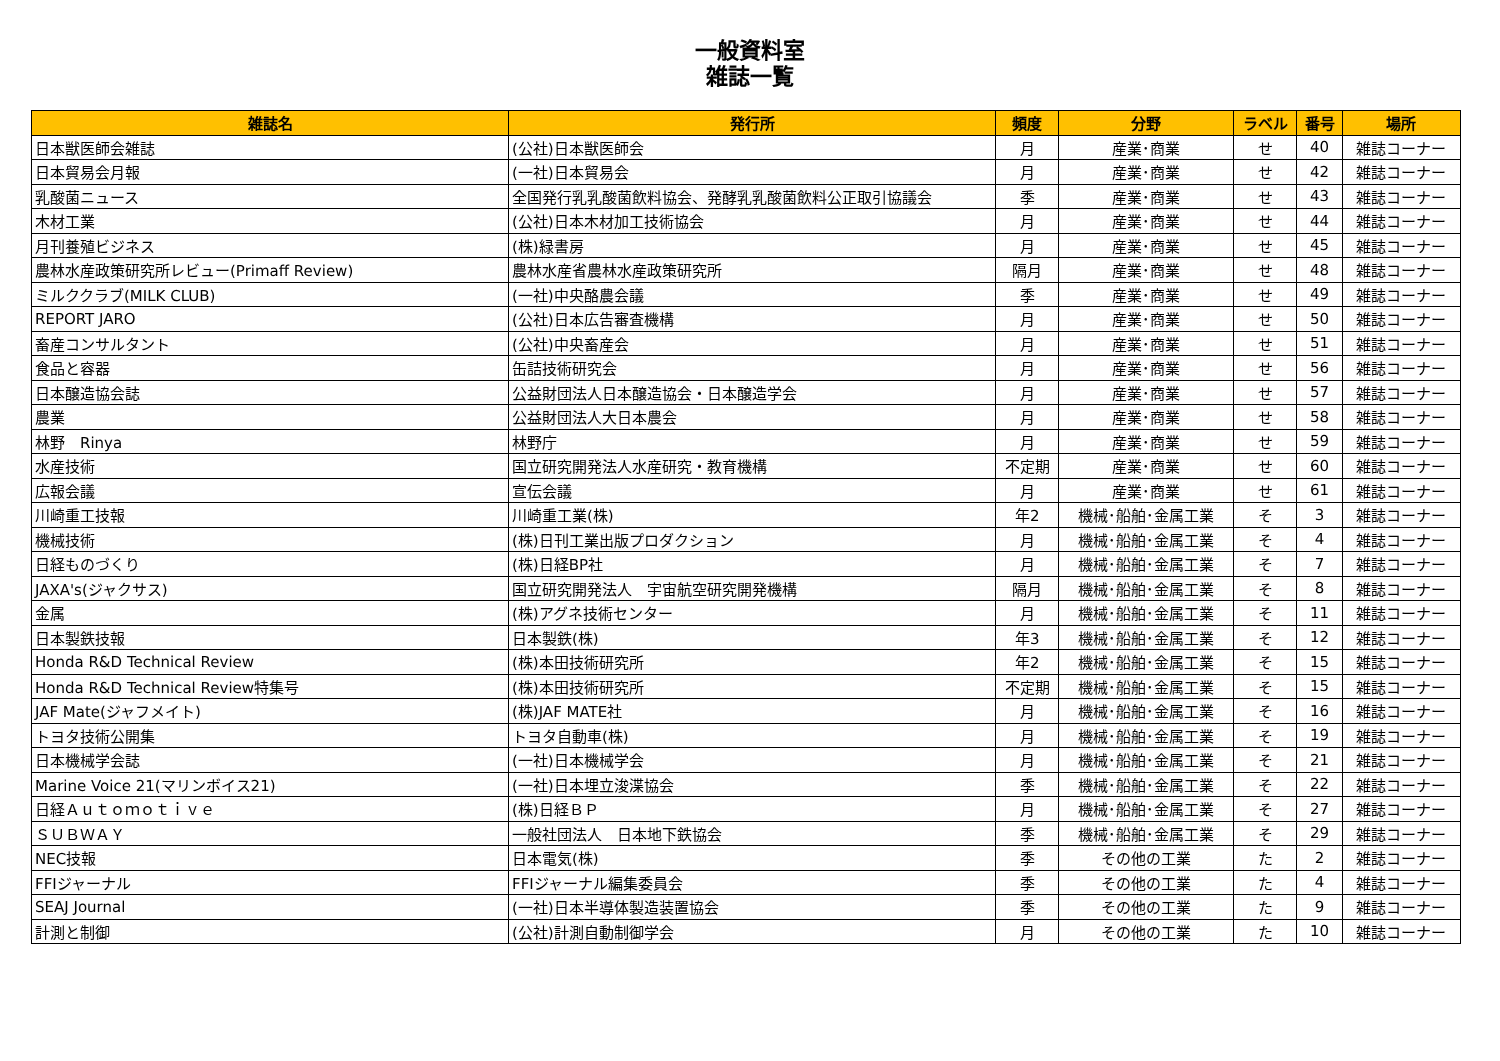一般資料室
雑誌一覧
| 雑誌名 | 発行所 | 頻度 | 分野 | ラベル | 番号 | 場所 |
| --- | --- | --- | --- | --- | --- | --- |
| 日本獣医師会雑誌 | (公社)日本獣医師会 | 月 | 産業･商業 | せ | 40 | 雑誌コーナー |
| 日本貿易会月報 | (一社)日本貿易会 | 月 | 産業･商業 | せ | 42 | 雑誌コーナー |
| 乳酸菌ニュース | 全国発行乳乳酸菌飲料協会、発酵乳乳酸菌飲料公正取引協議会 | 季 | 産業･商業 | せ | 43 | 雑誌コーナー |
| 木材工業 | (公社)日本木材加工技術協会 | 月 | 産業･商業 | せ | 44 | 雑誌コーナー |
| 月刊養殖ビジネス | (株)緑書房 | 月 | 産業･商業 | せ | 45 | 雑誌コーナー |
| 農林水産政策研究所レビュー(Primaff Review) | 農林水産省農林水産政策研究所 | 隔月 | 産業･商業 | せ | 48 | 雑誌コーナー |
| ミルククラブ(MILK CLUB) | (一社)中央酪農会議 | 季 | 産業･商業 | せ | 49 | 雑誌コーナー |
| REPORT JARO | (公社)日本広告審査機構 | 月 | 産業･商業 | せ | 50 | 雑誌コーナー |
| 畜産コンサルタント | (公社)中央畜産会 | 月 | 産業･商業 | せ | 51 | 雑誌コーナー |
| 食品と容器 | 缶詰技術研究会 | 月 | 産業･商業 | せ | 56 | 雑誌コーナー |
| 日本醸造協会誌 | 公益財団法人日本醸造協会・日本醸造学会 | 月 | 産業･商業 | せ | 57 | 雑誌コーナー |
| 農業 | 公益財団法人大日本農会 | 月 | 産業･商業 | せ | 58 | 雑誌コーナー |
| 林野 Rinya | 林野庁 | 月 | 産業･商業 | せ | 59 | 雑誌コーナー |
| 水産技術 | 国立研究開発法人水産研究・教育機構 | 不定期 | 産業･商業 | せ | 60 | 雑誌コーナー |
| 広報会議 | 宣伝会議 | 月 | 産業･商業 | せ | 61 | 雑誌コーナー |
| 川崎重工技報 | 川崎重工業(株) | 年2 | 機械･船舶･金属工業 | そ | 3 | 雑誌コーナー |
| 機械技術 | (株)日刊工業出版プロダクション | 月 | 機械･船舶･金属工業 | そ | 4 | 雑誌コーナー |
| 日経ものづくり | (株)日経BP社 | 月 | 機械･船舶･金属工業 | そ | 7 | 雑誌コーナー |
| JAXA's(ジャクサス) | 国立研究開発法人 宇宙航空研究開発機構 | 隔月 | 機械･船舶･金属工業 | そ | 8 | 雑誌コーナー |
| 金属 | (株)アグネ技術センター | 月 | 機械･船舶･金属工業 | そ | 11 | 雑誌コーナー |
| 日本製鉄技報 | 日本製鉄(株) | 年3 | 機械･船舶･金属工業 | そ | 12 | 雑誌コーナー |
| Honda R&D Technical Review | (株)本田技術研究所 | 年2 | 機械･船舶･金属工業 | そ | 15 | 雑誌コーナー |
| Honda R&D Technical Review特集号 | (株)本田技術研究所 | 不定期 | 機械･船舶･金属工業 | そ | 15 | 雑誌コーナー |
| JAF Mate(ジャフメイト) | (株)JAF MATE社 | 月 | 機械･船舶･金属工業 | そ | 16 | 雑誌コーナー |
| トヨタ技術公開集 | トヨタ自動車(株) | 月 | 機械･船舶･金属工業 | そ | 19 | 雑誌コーナー |
| 日本機械学会誌 | (一社)日本機械学会 | 月 | 機械･船舶･金属工業 | そ | 21 | 雑誌コーナー |
| Marine Voice 21(マリンボイス21) | (一社)日本埋立浚渫協会 | 季 | 機械･船舶･金属工業 | そ | 22 | 雑誌コーナー |
| 日経Ａｕｔｏｍｏｔｉｖｅ | (株)日経ＢＰ | 月 | 機械･船舶･金属工業 | そ | 27 | 雑誌コーナー |
| ＳＵＢＷＡＹ | 一般社団法人 日本地下鉄協会 | 季 | 機械･船舶･金属工業 | そ | 29 | 雑誌コーナー |
| NEC技報 | 日本電気(株) | 季 | その他の工業 | た | 2 | 雑誌コーナー |
| FFIジャーナル | FFIジャーナル編集委員会 | 季 | その他の工業 | た | 4 | 雑誌コーナー |
| SEAJ Journal | (一社)日本半導体製造装置協会 | 季 | その他の工業 | た | 9 | 雑誌コーナー |
| 計測と制御 | (公社)計測自動制御学会 | 月 | その他の工業 | た | 10 | 雑誌コーナー |